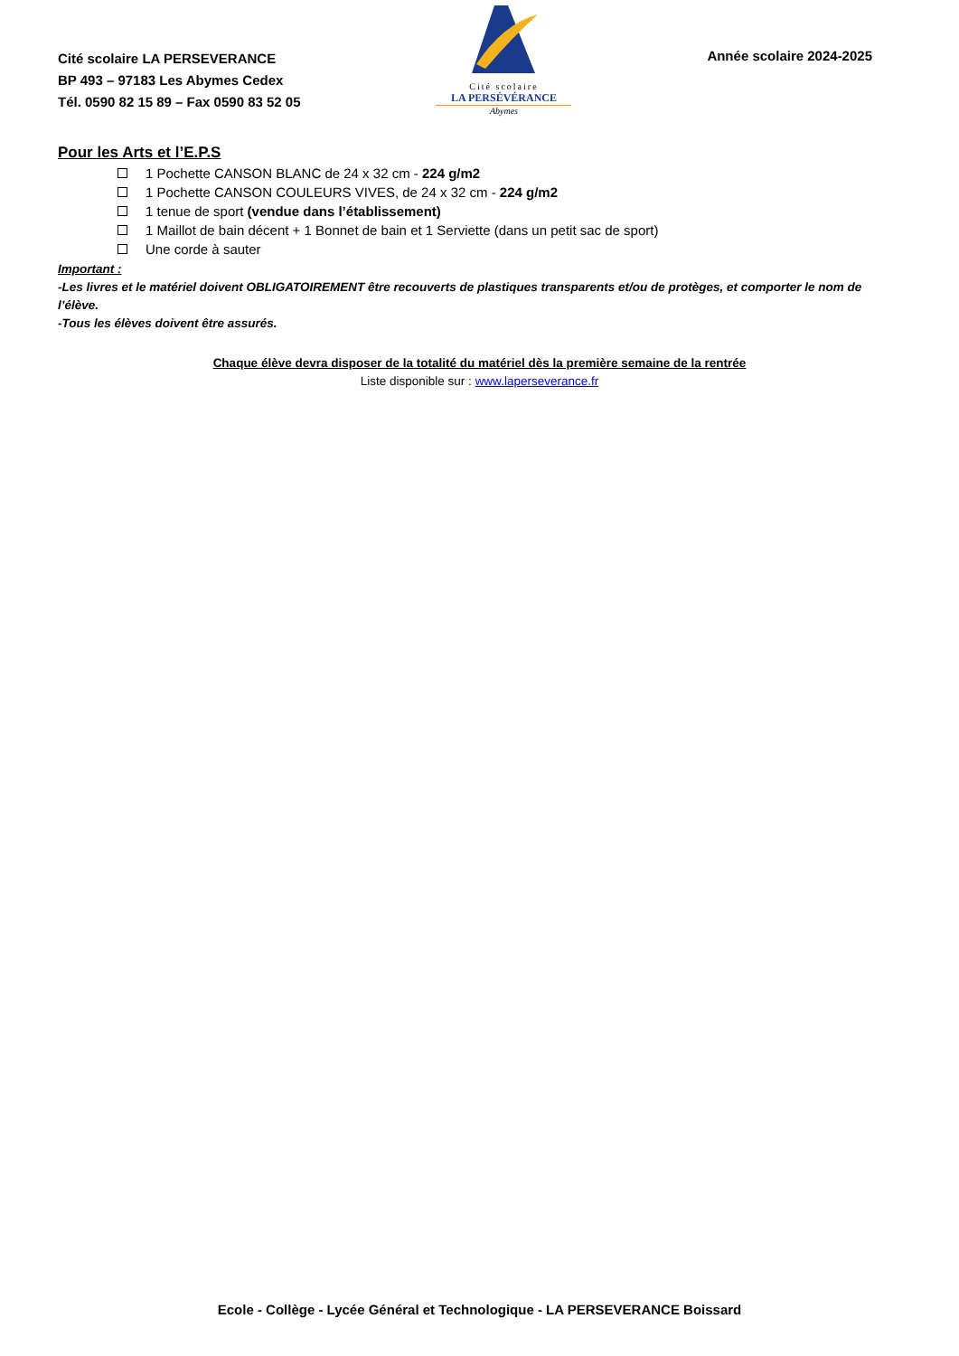Cité scolaire LA PERSEVERANCE
BP 493 – 97183 Les Abymes Cedex
Tél. 0590 82 15 89 – Fax 0590 83 52 05
Cité scolaire
LA PERSÉVÉRANCE
Abymes
Année scolaire 2024-2025
Pour les Arts et l’E.P.S
1 Pochette CANSON BLANC de 24 x 32 cm - 224 g/m2
1 Pochette CANSON COULEURS VIVES, de 24 x 32 cm - 224 g/m2
1 tenue de sport (vendue dans l’établissement)
1 Maillot de bain décent + 1 Bonnet de bain et 1 Serviette (dans un petit sac de sport)
Une corde à sauter
Important :
-Les livres et le matériel doivent OBLIGATOIREMENT être recouverts de plastiques transparents et/ou de protèges, et comporter le nom de l’élève.
-Tous les élèves doivent être assurés.
Chaque élève devra disposer de la totalité du matériel dès la première semaine de la rentrée
Liste disponible sur : www.laperseverance.fr
Ecole - Collège - Lycée Général et Technologique - LA PERSEVERANCE Boissard